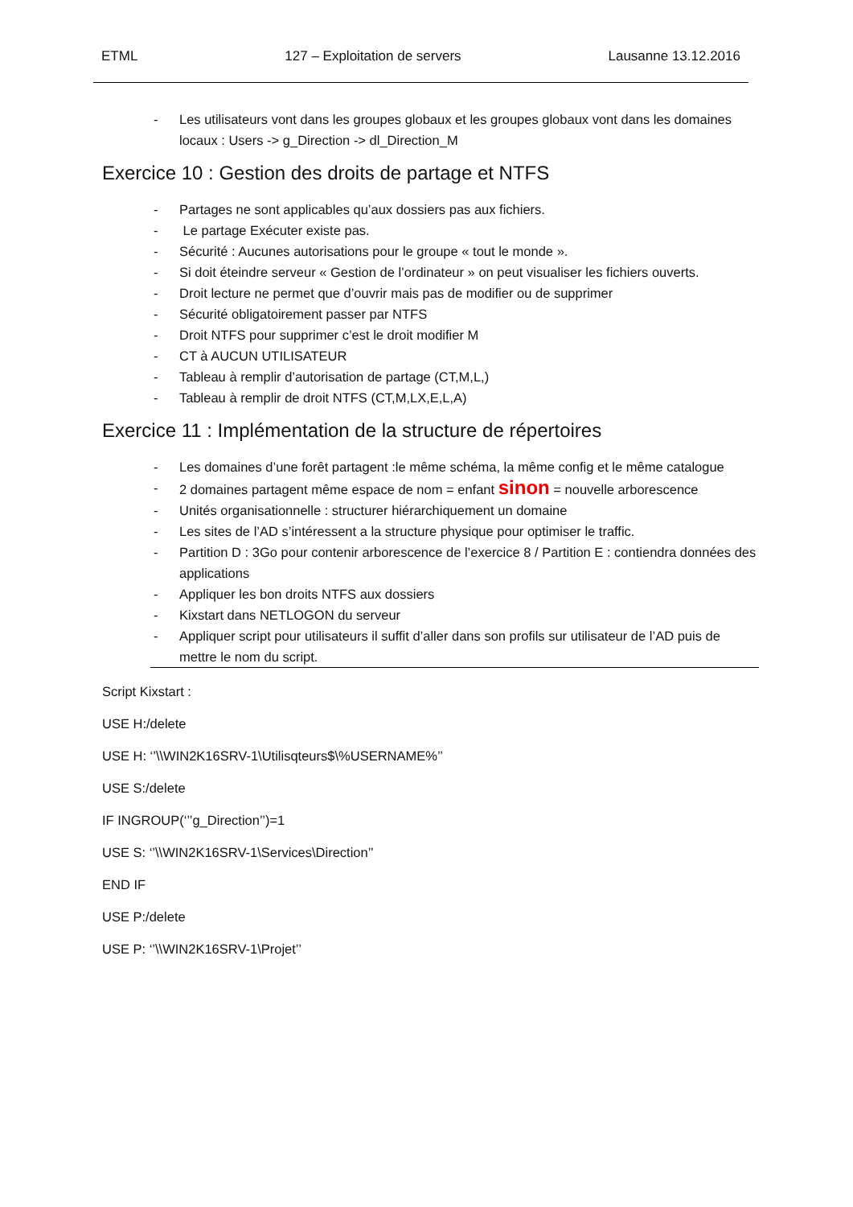ETML 127 – Exploitation de servers Lausanne 13.12.2016
- Les utilisateurs vont dans les groupes globaux et les groupes globaux vont dans les domaines locaux : Users -> g_Direction -> dl_Direction_M
Exercice 10 : Gestion des droits de partage et NTFS
- Partages ne sont applicables qu’aux dossiers pas aux fichiers.
- Le partage Exécuter existe pas.
- Sécurité : Aucunes autorisations pour le groupe « tout le monde ».
- Si doit éteindre serveur « Gestion de l’ordinateur » on peut visualiser les fichiers ouverts.
- Droit lecture ne permet que d’ouvrir mais pas de modifier ou de supprimer
- Sécurité obligatoirement passer par NTFS
- Droit NTFS pour supprimer c’est le droit modifier M
- CT à AUCUN UTILISATEUR
- Tableau à remplir d’autorisation de partage (CT,M,L,)
- Tableau à remplir de droit NTFS (CT,M,LX,E,L,A)
Exercice 11 : Implémentation de la structure de répertoires
- Les domaines d’une forêt partagent :le même schéma, la même config et le même catalogue
- 2 domaines partagent même espace de nom = enfant sinon = nouvelle arborescence
- Unités organisationnelle : structurer hiérarchiquement un domaine
- Les sites de l’AD s’intéressent a la structure physique pour optimiser le traffic.
- Partition D : 3Go pour contenir arborescence de l’exercice 8 / Partition E : contiendra données des applications
- Appliquer les bon droits NTFS aux dossiers
- Kixstart dans NETLOGON du serveur
- Appliquer script pour utilisateurs il suffit d’aller dans son profils sur utilisateur de l’AD puis de mettre le nom du script.
Script Kixstart :
USE H:/delete
USE H: ‘’\\WIN2K16SRV-1\Utilisqteurs$\%USERNAME%’’
USE S:/delete
IF INGROUP(‘’’g_Direction’’)=1
USE S: ‘’\\WIN2K16SRV-1\Services\Direction’’
END IF
USE P:/delete
USE P: ‘’\\WIN2K16SRV-1\Projet’’